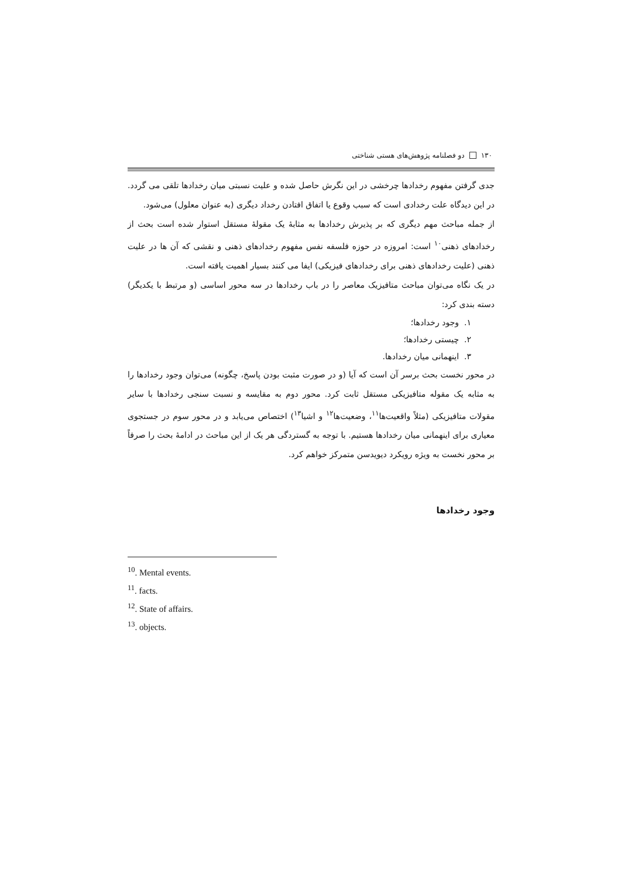۱۳۰ دو فصلنامه پژوهش‌های هستی شناختی
جدی گرفتن مفهوم رخدادها چرخشی در این نگرش حاصل شده و علیت نسبتی میان رخدادها تلقی می گردد. در این دیدگاه علت رخدادی است که سبب وقوع یا اتفاق افتادن رخداد دیگری (به عنوان معلول) می‌شود.
از جمله مباحث مهم دیگری که بر پذیرش رخدادها به مثابهٔ یک مقولهٔ مستقل استوار شده است بحث از رخدادهای ذهنی<sup>۱۰</sup> است: امروزه در حوزه فلسفه نفس مفهوم رخدادهای ذهنی و نقشی که آن ها در علیت ذهنی (علیت رخدادهای ذهنی برای رخدادهای فیزیکی) ایفا می کنند بسیار اهمیت یافته است.
در یک نگاه می‌توان مباحث متافیزیک معاصر را در باب رخدادها در سه محور اساسی (و مرتبط با یکدیگر) دسته بندی کرد:
۱. وجود رخدادها؛
۲. چیستی رخدادها؛
۳. اینهمانی میان رخدادها.
در محور نخست بحث برسر آن است که آیا (و در صورت مثبت بودن پاسخ، چگونه) می‌توان وجود رخدادها را به مثابه یک مقوله متافیزیکی مستقل ثابت کرد. محور دوم به مقایسه و نسبت سنجی رخدادها با سایر مقولات متافیزیکی (مثلاً واقعیت‌ها<sup>۱۱</sup>، وضعیت‌ها<sup>۱۲</sup> و اشیا<sup>۱۳</sup>) اختصاص می‌یابد و در محور سوم در جستجوی معیاری برای اینهمانی میان رخدادها هستیم. با توجه به گستردگی هر یک از این مباحث در ادامهٔ بحث را صرفاً بر محور نخست به ویژه رویکرد دیویدسن متمرکز خواهم کرد.
وجود رخدادها
<sup>10</sup>. Mental events.
<sup>11</sup>. facts.
<sup>12</sup>. State of affairs.
<sup>13</sup>. objects.